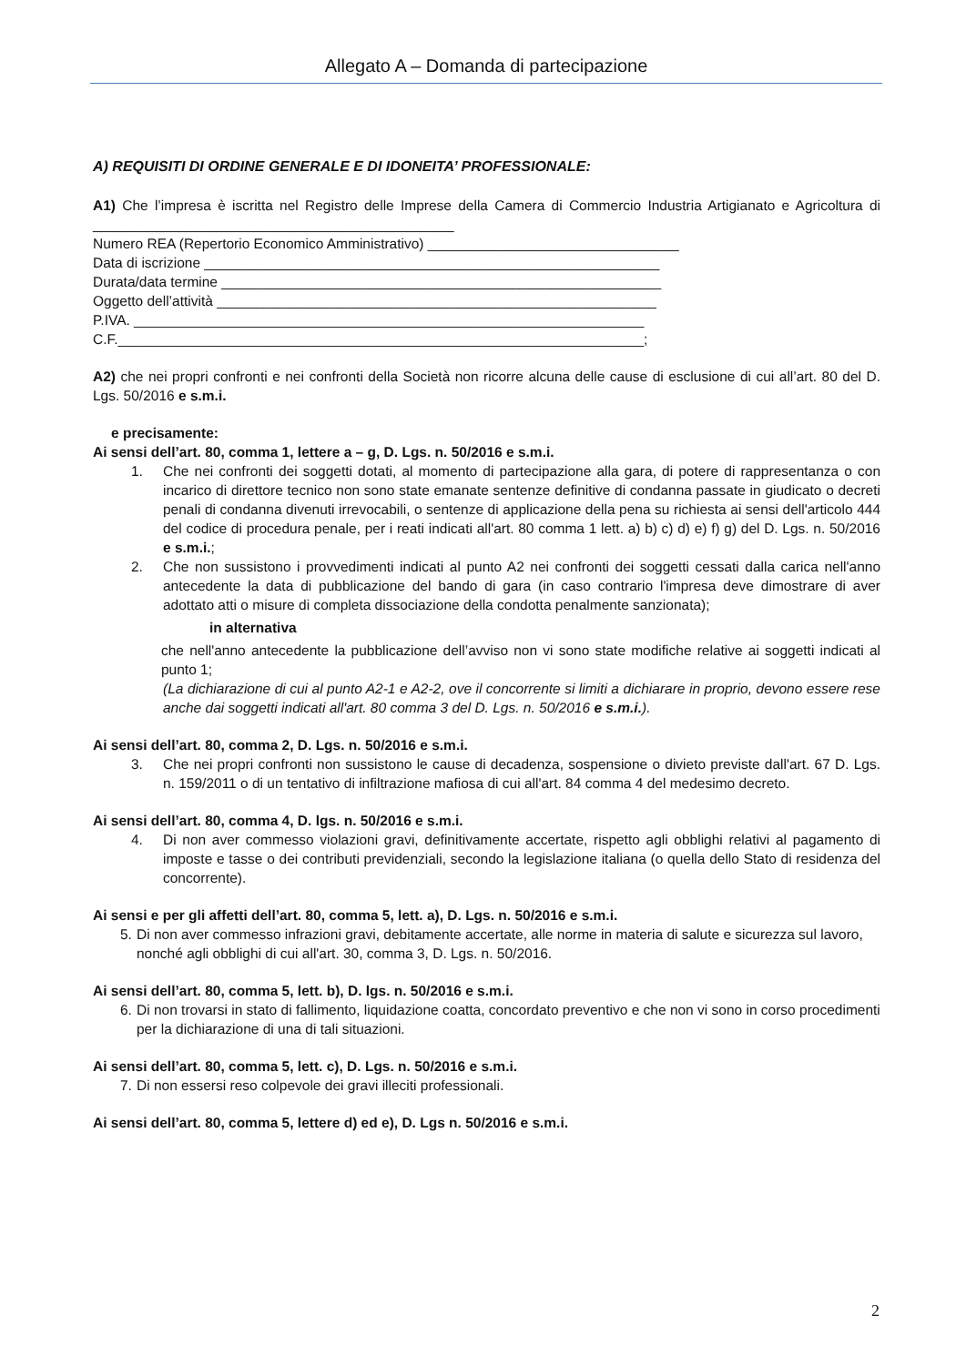Allegato A – Domanda di partecipazione
A) REQUISITI DI ORDINE GENERALE E DI IDONEITA’ PROFESSIONALE:
A1) Che l’impresa è iscritta nel Registro delle Imprese della Camera di Commercio Industria Artigianato e Agricoltura di ______________________________________________
Numero REA (Repertorio Economico Amministrativo) ________________________________
Data di iscrizione __________________________________________________________
Durata/data termine ________________________________________________________
Oggetto dell’attività ________________________________________________________
P.IVA. _________________________________________________________________
C.F.___________________________________________________________________;
A2) che nei propri confronti e nei confronti della Società non ricorre alcuna delle cause di esclusione di cui all’art. 80 del D. Lgs. 50/2016 e s.m.i.
e precisamente:
Ai sensi dell’art. 80, comma 1, lettere a – g, D. Lgs. n. 50/2016 e s.m.i.
1. Che nei confronti dei soggetti dotati, al momento di partecipazione alla gara, di potere di rappresentanza o con incarico di direttore tecnico non sono state emanate sentenze definitive di condanna passate in giudicato o decreti penali di condanna divenuti irrevocabili, o sentenze di applicazione della pena su richiesta ai sensi dell'articolo 444 del codice di procedura penale, per i reati indicati all'art. 80 comma 1 lett. a) b) c) d) e) f) g) del D. Lgs. n. 50/2016 e s.m.i.;
2. Che non sussistono i provvedimenti indicati al punto A2 nei confronti dei soggetti cessati dalla carica nell'anno antecedente la data di pubblicazione del bando di gara (in caso contrario l'impresa deve dimostrare di aver adottato atti o misure di completa dissociazione della condotta penalmente sanzionata);
in alternativa
che nell'anno antecedente la pubblicazione dell’avviso non vi sono state modifiche relative ai soggetti indicati al punto 1;
(La dichiarazione di cui al punto A2-1 e A2-2, ove il concorrente si limiti a dichiarare in proprio, devono essere rese anche dai soggetti indicati all'art. 80 comma 3 del D. Lgs. n. 50/2016 e s.m.i.).
Ai sensi dell’art. 80, comma 2, D. Lgs. n. 50/2016 e s.m.i.
3. Che nei propri confronti non sussistono le cause di decadenza, sospensione o divieto previste dall'art. 67 D. Lgs. n. 159/2011 o di un tentativo di infiltrazione mafiosa di cui all'art. 84 comma 4 del medesimo decreto.
Ai sensi dell’art. 80, comma 4, D. lgs. n. 50/2016 e s.m.i.
4. Di non aver commesso violazioni gravi, definitivamente accertate, rispetto agli obblighi relativi al pagamento di imposte e tasse o dei contributi previdenziali, secondo la legislazione italiana (o quella dello Stato di residenza del concorrente).
Ai sensi e per gli affetti dell’art. 80, comma 5, lett. a), D. Lgs. n. 50/2016 e s.m.i.
5. Di non aver commesso infrazioni gravi, debitamente accertate, alle norme in materia di salute e sicurezza sul lavoro, nonché agli obblighi di cui all'art. 30, comma 3, D. Lgs. n. 50/2016.
Ai sensi dell’art. 80, comma 5, lett. b), D. lgs. n. 50/2016 e s.m.i.
6. Di non trovarsi in stato di fallimento, liquidazione coatta, concordato preventivo e che non vi sono in corso procedimenti per la dichiarazione di una di tali situazioni.
Ai sensi dell’art. 80, comma 5, lett. c), D. Lgs. n. 50/2016 e s.m.i.
7. Di non essersi reso colpevole dei gravi illeciti professionali.
Ai sensi dell’art. 80, comma 5, lettere d) ed e), D. Lgs n. 50/2016 e s.m.i.
2